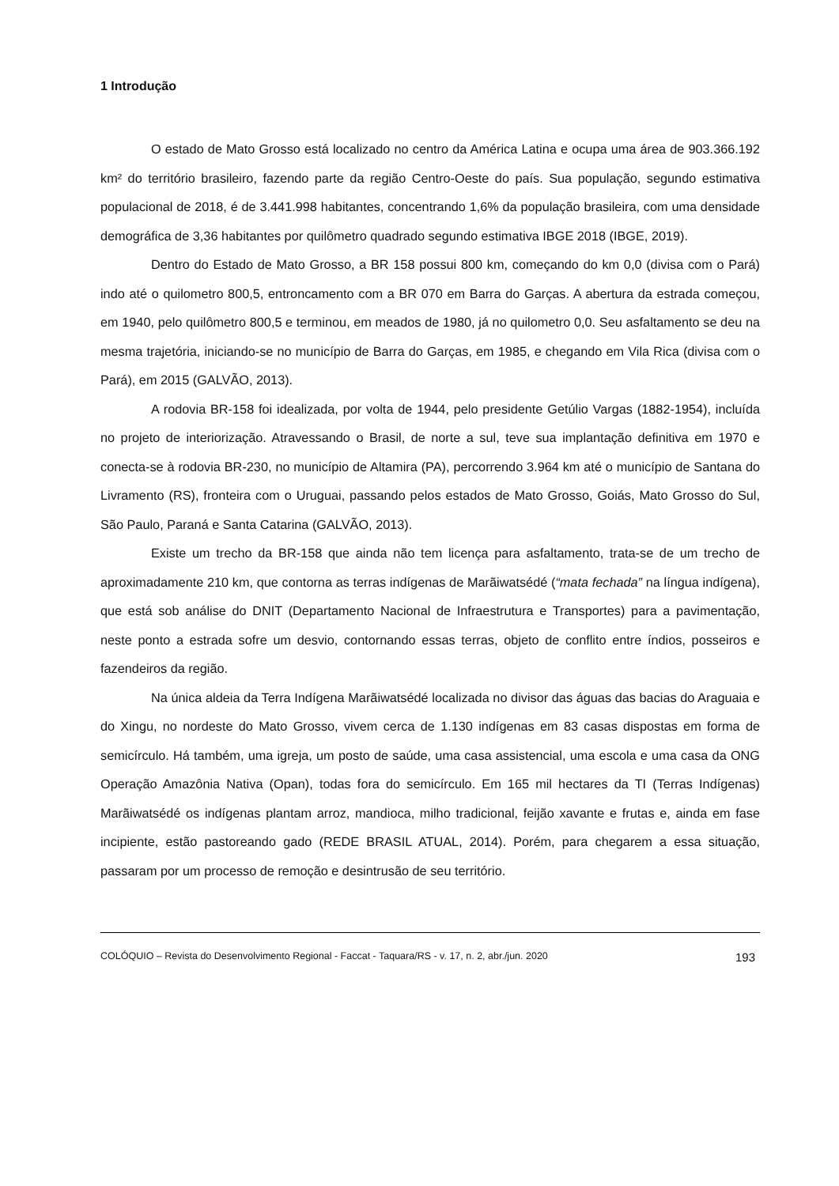1 Introdução
O estado de Mato Grosso está localizado no centro da América Latina e ocupa uma área de 903.366.192 km² do território brasileiro, fazendo parte da região Centro-Oeste do país. Sua população, segundo estimativa populacional de 2018, é de 3.441.998 habitantes, concentrando 1,6% da população brasileira, com uma densidade demográfica de 3,36 habitantes por quilômetro quadrado segundo estimativa IBGE 2018 (IBGE, 2019).
Dentro do Estado de Mato Grosso, a BR 158 possui 800 km, começando do km 0,0 (divisa com o Pará) indo até o quilometro 800,5, entroncamento com a BR 070 em Barra do Garças. A abertura da estrada começou, em 1940, pelo quilômetro 800,5 e terminou, em meados de 1980, já no quilometro 0,0. Seu asfaltamento se deu na mesma trajetória, iniciando-se no município de Barra do Garças, em 1985, e chegando em Vila Rica (divisa com o Pará), em 2015 (GALVÃO, 2013).
A rodovia BR-158 foi idealizada, por volta de 1944, pelo presidente Getúlio Vargas (1882-1954), incluída no projeto de interiorização. Atravessando o Brasil, de norte a sul, teve sua implantação definitiva em 1970 e conecta-se à rodovia BR-230, no município de Altamira (PA), percorrendo 3.964 km até o município de Santana do Livramento (RS), fronteira com o Uruguai, passando pelos estados de Mato Grosso, Goiás, Mato Grosso do Sul, São Paulo, Paraná e Santa Catarina (GALVÃO, 2013).
Existe um trecho da BR-158 que ainda não tem licença para asfaltamento, trata-se de um trecho de aproximadamente 210 km, que contorna as terras indígenas de Marãiwatsédé (“mata fechada” na língua indígena), que está sob análise do DNIT (Departamento Nacional de Infraestrutura e Transportes) para a pavimentação, neste ponto a estrada sofre um desvio, contornando essas terras, objeto de conflito entre índios, posseiros e fazendeiros da região.
Na única aldeia da Terra Indígena Marãiwatsédé localizada no divisor das águas das bacias do Araguaia e do Xingu, no nordeste do Mato Grosso, vivem cerca de 1.130 indígenas em 83 casas dispostas em forma de semicírculo. Há também, uma igreja, um posto de saúde, uma casa assistencial, uma escola e uma casa da ONG Operação Amazônia Nativa (Opan), todas fora do semicírculo. Em 165 mil hectares da TI (Terras Indígenas) Marãiwatsédé os indígenas plantam arroz, mandioca, milho tradicional, feijão xavante e frutas e, ainda em fase incipiente, estão pastoreando gado (REDE BRASIL ATUAL, 2014). Porém, para chegarem a essa situação, passaram por um processo de remoção e desintrusão de seu território.
COLÓQUIO – Revista do Desenvolvimento Regional - Faccat - Taquara/RS - v. 17, n. 2, abr./jun. 2020 193